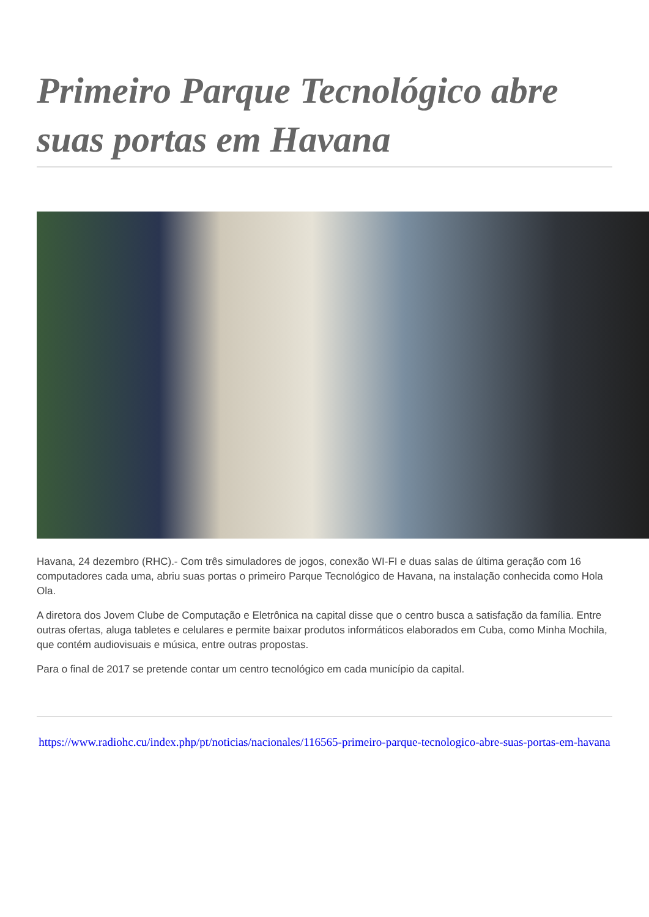Primeiro Parque Tecnológico abre suas portas em Havana
Havana, 24 dezembro (RHC).- Com três simuladores de jogos, conexão WI-FI e duas salas de última geração com 16 computadores cada uma, abriu suas portas o primeiro Parque Tecnológico de Havana, na instalação conhecida como Hola Ola.
A diretora dos Jovem Clube de Computação e Eletrônica na capital disse que o centro busca a satisfação da família. Entre outras ofertas, aluga tabletes e celulares e permite baixar produtos informáticos elaborados em Cuba, como Minha Mochila, que contém audiovisuais e música, entre outras propostas.
Para o final de 2017 se pretende contar um centro tecnológico em cada município da capital.
https://www.radiohc.cu/index.php/pt/noticias/nacionales/116565-primeiro-parque-tecnologico-abre-suas-portas-em-havana